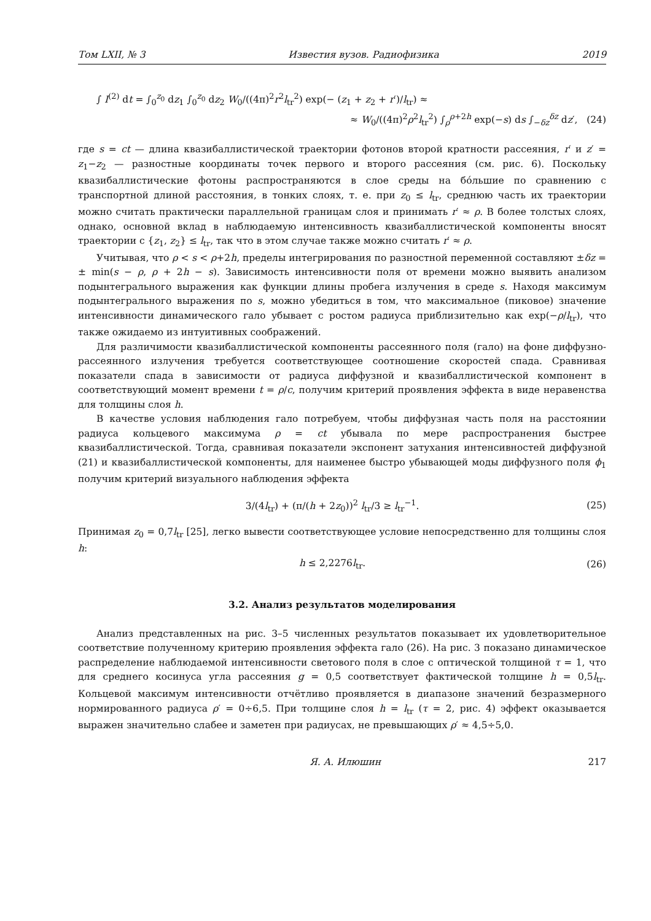Том LXII, № 3 Известия вузов. Радиофизика 2019
∫ I<sup>(2)</sup> dt = ∫<sub>0</sub><sup>z<sub>0</sub></sup> dz<sub>1</sub> ∫<sub>0</sub><sup>z<sub>0</sub></sup> dz<sub>2</sub> W<sub>0</sub>/((4π)<sup>2</sup>r<sup>2</sup>l<sub>tr</sub><sup>2</sup>) exp(− (z<sub>1</sub> + z<sub>2</sub> + r′)/l<sub>tr</sub>) ≈
≈ W<sub>0</sub>/((4π)<sup>2</sup>ρ<sup>2</sup>l<sub>tr</sub><sup>2</sup>) ∫<sub>ρ</sub><sup>ρ+2h</sup> exp(−s) ds ∫<sub>−δz</sub><sup>δz</sup> dz′, (24)
где s = ct — длина квазибаллистической траектории фотонов второй кратности рассеяния, r′ и z′ = z<sub>1</sub>−z<sub>2</sub> — разностные координаты точек первого и второго рассеяния (см. рис. 6). Поскольку квазибаллистические фотоны распространяются в слое среды на бо́льшие по сравнению с транспортной длиной расстояния, в тонких слоях, т. е. при z<sub>0</sub> ≤ l<sub>tr</sub>, среднюю часть их траектории можно считать практически параллельной границам слоя и принимать r′ ≈ ρ. В более толстых слоях, однако, основной вклад в наблюдаемую интенсивность квазибаллистической компоненты вносят траектории с {z<sub>1</sub>, z<sub>2</sub>} ≤ l<sub>tr</sub>, так что в этом случае также можно считать r′ ≈ ρ.
Учитывая, что ρ < s < ρ+2h, пределы интегрирования по разностной переменной составляют ±δz = ± min(s − ρ, ρ + 2h − s). Зависимость интенсивности поля от времени можно выявить анализом подынтегрального выражения как функции длины пробега излучения в среде s. Находя максимум подынтегрального выражения по s, можно убедиться в том, что максимальное (пиковое) значение интенсивности динамического гало убывает с ростом радиуса приблизительно как exp(−ρ/l<sub>tr</sub>), что также ожидаемо из интуитивных соображений.
Для различимости квазибаллистической компоненты рассеянного поля (гало) на фоне диффузно-рассеянного излучения требуется соответствующее соотношение скоростей спада. Сравнивая показатели спада в зависимости от радиуса диффузной и квазибаллистической компонент в соответствующий момент времени t = ρ/c, получим критерий проявления эффекта в виде неравенства для толщины слоя h.
В качестве условия наблюдения гало потребуем, чтобы диффузная часть поля на расстоянии радиуса кольцевого максимума ρ = ct убывала по мере распространения быстрее квазибаллистической. Тогда, сравнивая показатели экспонент затухания интенсивностей диффузной (21) и квазибаллистической компоненты, для наименее быстро убывающей моды диффузного поля ϕ<sub>1</sub> получим критерий визуального наблюдения эффекта
3/(4l<sub>tr</sub>) + (π/(h + 2z<sub>0</sub>))<sup>2</sup> l<sub>tr</sub>/3 ≥ l<sub>tr</sub><sup>−1</sup>. (25)
Принимая z<sub>0</sub> = 0,7l<sub>tr</sub> [25], легко вывести соответствующее условие непосредственно для толщины слоя h:
h ≤ 2,2276l<sub>tr</sub>. (26)
3.2. Анализ результатов моделирования
Анализ представленных на рис. 3–5 численных результатов показывает их удовлетворительное соответствие полученному критерию проявления эффекта гало (26). На рис. 3 показано динамическое распределение наблюдаемой интенсивности светового поля в слое с оптической толщиной τ = 1, что для среднего косинуса угла рассеяния g = 0,5 соответствует фактической толщине h = 0,5l<sub>tr</sub>. Кольцевой максимум интенсивности отчётливо проявляется в диапазоне значений безразмерного нормированного радиуса ρ′ = 0÷6,5. При толщине слоя h = l<sub>tr</sub> (τ = 2, рис. 4) эффект оказывается выражен значительно слабее и заметен при радиусах, не превышающих ρ′ ≈ 4,5÷5,0.
Я. А. Илюшин 217